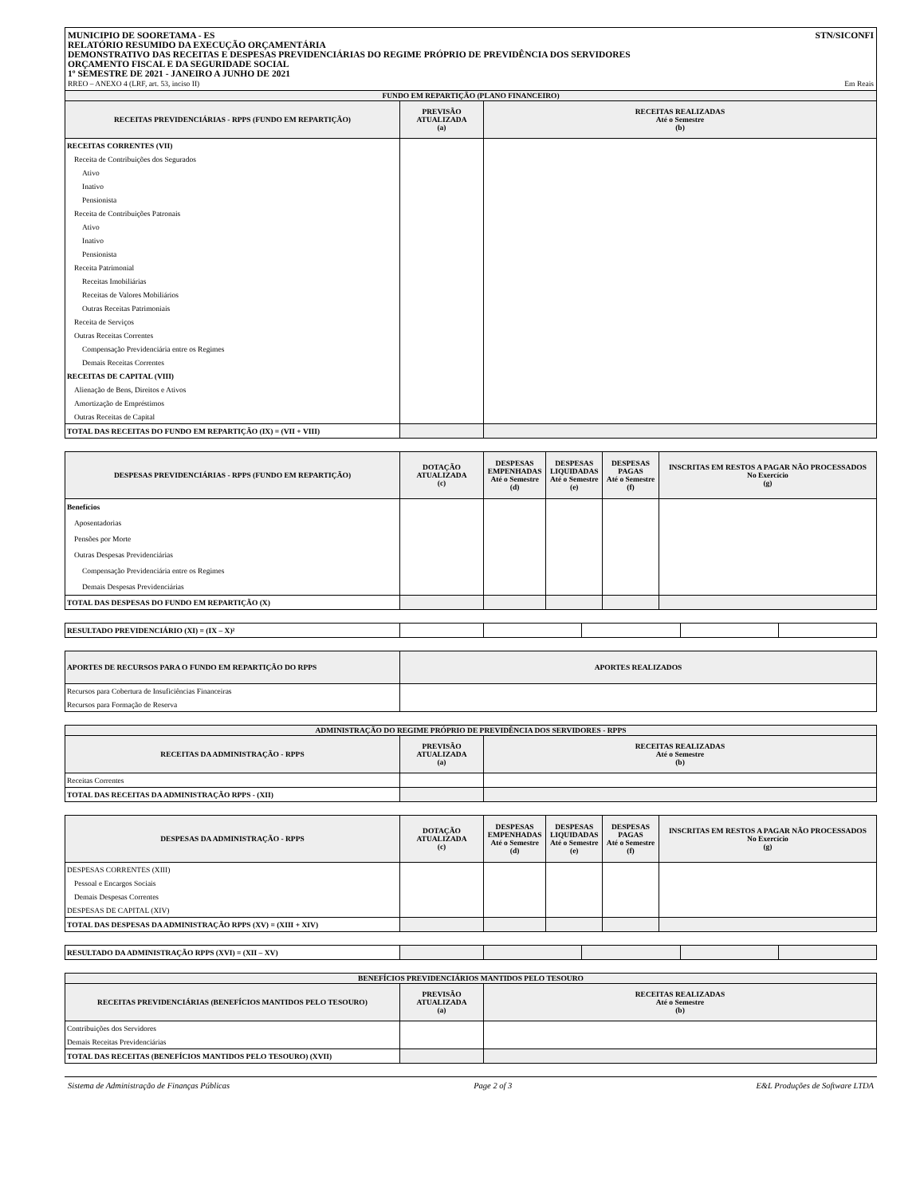MUNICIPIO DE SOORETAMA - ES
RELATÓRIO RESUMIDO DA EXECUÇÃO ORÇAMENTÁRIA
DEMONSTRATIVO DAS RECEITAS E DESPESAS PREVIDENCIÁRIAS DO REGIME PRÓPRIO DE PREVIDÊNCIA DOS SERVIDORES
ORÇAMENTO FISCAL E DA SEGURIDADE SOCIAL
1º SEMESTRE DE 2021 - JANEIRO A JUNHO DE 2021
STN/SICONFI
RREO – ANEXO 4 (LRF, art. 53, inciso II) Em Reais
| FUNDO EM REPARTIÇÃO (PLANO FINANCEIRO) | | |
| --- | --- | --- |
| RECEITAS PREVIDENCIÁRIAS - RPPS (FUNDO EM REPARTIÇÃO) | PREVISÃO ATUALIZADA (a) | RECEITAS REALIZADAS Até o Semestre (b) |
| RECEITAS CORRENTES (VII) | | |
| Receita de Contribuições dos Segurados | | |
| Ativo | | |
| Inativo | | |
| Pensionista | | |
| Receita de Contribuições Patronais | | |
| Ativo | | |
| Inativo | | |
| Pensionista | | |
| Receita Patrimonial | | |
| Receitas Imobiliárias | | |
| Receitas de Valores Mobiliários | | |
| Outras Receitas Patrimoniais | | |
| Receita de Serviços | | |
| Outras Receitas Correntes | | |
| Compensação Previdenciária entre os Regimes | | |
| Demais Receitas Correntes | | |
| RECEITAS DE CAPITAL (VIII) | | |
| Alienação de Bens, Direitos e Ativos | | |
| Amortização de Empréstimos | | |
| Outras Receitas de Capital | | |
| TOTAL DAS RECEITAS DO FUNDO EM REPARTIÇÃO (IX) = (VII + VIII) | | |
| DESPESAS PREVIDENCIÁRIAS - RPPS (FUNDO EM REPARTIÇÃO) | DOTAÇÃO ATUALIZADA (c) | DESPESAS EMPENHADAS Até o Semestre (d) | DESPESAS LIQUIDADAS Até o Semestre (e) | DESPESAS PAGAS Até o Semestre (f) | INSCRITAS EM RESTOS A PAGAR NÃO PROCESSADOS No Exercício (g) |
| --- | --- | --- | --- | --- | --- |
| Benefícios | | | | | |
| Aposentadorias | | | | | |
| Pensões por Morte | | | | | |
| Outras Despesas Previdenciárias | | | | | |
| Compensação Previdenciária entre os Regimes | | | | | |
| Demais Despesas Previdenciárias | | | | | |
| TOTAL DAS DESPESAS DO FUNDO EM REPARTIÇÃO (X) | | | | | |
| RESULTADO PREVIDENCIÁRIO (XI) = (IX – X)² | | | | | |
| APORTES DE RECURSOS PARA O FUNDO EM REPARTIÇÃO DO RPPS | APORTES REALIZADOS |
| --- | --- |
| Recursos para Cobertura de Insuficiências Financeiras | |
| Recursos para Formação de Reserva | |
| ADMINISTRAÇÃO DO REGIME PRÓPRIO DE PREVIDÊNCIA DOS SERVIDORES - RPPS | | |
| --- | --- | --- |
| RECEITAS DA ADMINISTRAÇÃO - RPPS | PREVISÃO ATUALIZADA (a) | RECEITAS REALIZADAS Até o Semestre (b) |
| Receitas Correntes | | |
| TOTAL DAS RECEITAS DA ADMINISTRAÇÃO RPPS - (XII) | | |
| DESPESAS DA ADMINISTRAÇÃO - RPPS | DOTAÇÃO ATUALIZADA (c) | DESPESAS EMPENHADAS Até o Semestre (d) | DESPESAS LIQUIDADAS Até o Semestre (e) | DESPESAS PAGAS Até o Semestre (f) | INSCRITAS EM RESTOS A PAGAR NÃO PROCESSADOS No Exercício (g) |
| --- | --- | --- | --- | --- | --- |
| DESPESAS CORRENTES (XIII) | | | | | |
| Pessoal e Encargos Sociais | | | | | |
| Demais Despesas Correntes | | | | | |
| DESPESAS DE CAPITAL (XIV) | | | | | |
| TOTAL DAS DESPESAS DA ADMINISTRAÇÃO RPPS (XV) = (XIII + XIV) | | | | | |
| RESULTADO DA ADMINISTRAÇÃO RPPS (XVI) = (XII – XV) | | | | | |
| BENEFÍCIOS PREVIDENCIÁRIOS MANTIDOS PELO TESOURO | | |
| --- | --- | --- |
| RECEITAS PREVIDENCIÁRIAS (BENEFÍCIOS MANTIDOS PELO TESOURO) | PREVISÃO ATUALIZADA (a) | RECEITAS REALIZADAS Até o Semestre (b) |
| Contribuições dos Servidores | | |
| Demais Receitas Previdenciárias | | |
| TOTAL DAS RECEITAS (BENEFÍCIOS MANTIDOS PELO TESOURO) (XVII) | | |
Sistema de Administração de Finanças Públicas Page 2 of 3 E&L Produções de Software LTDA